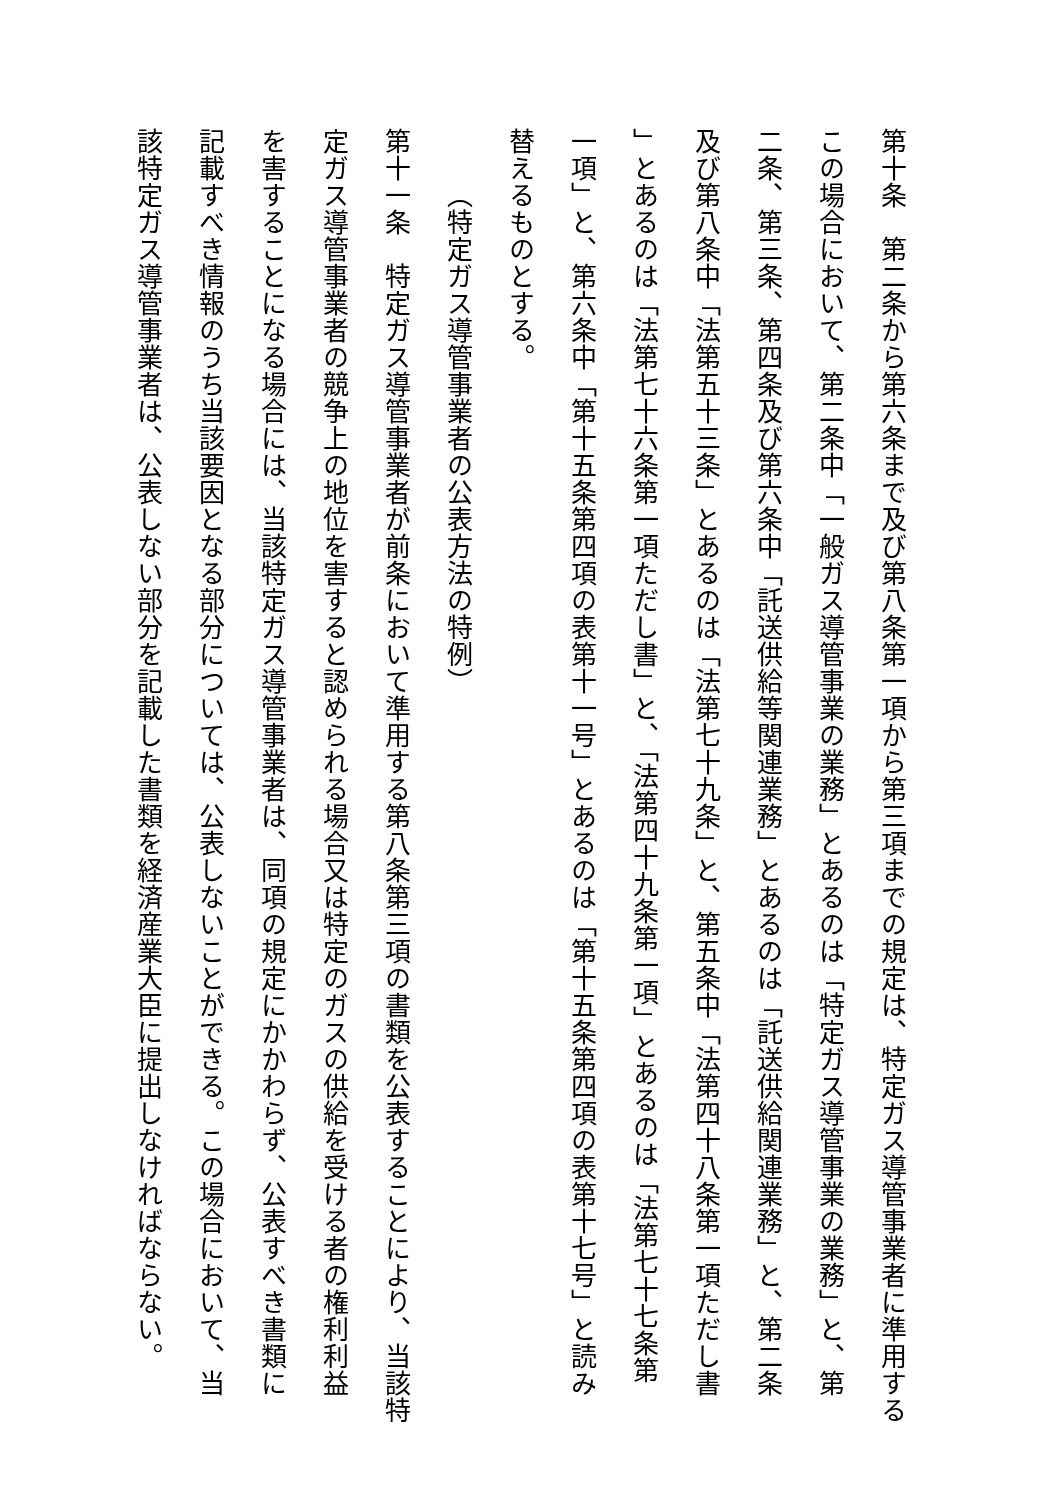第十条　第二条から第六条まで及び第八条第一項から第三項までの規定は、特定ガス導管事業者に準用する
この場合において、第二条中「一般ガス導管事業の業務」とあるのは「特定ガス導管事業の業務」と、第
二条、第三条、第四条及び第六条中「託送供給等関連業務」とあるのは「託送供給関連業務」と、第二条
及び第八条中「法第五十三条」とあるのは「法第七十九条」と、第五条中「法第四十八条第一項ただし書
」とあるのは「法第七十六条第一項ただし書」と、「法第四十九条第一項」とあるのは「法第七十七条第
一項」と、第六条中「第十五条第四項の表第十一号」とあるのは「第十五条第四項の表第十七号」と読み
替えるものとする。
（特定ガス導管事業者の公表方法の特例）
第十一条　特定ガス導管事業者が前条において準用する第八条第三項の書類を公表することにより、当該特
定ガス導管事業者の競争上の地位を害すると認められる場合又は特定のガスの供給を受ける者の権利利益
を害することになる場合には、当該特定ガス導管事業者は、同項の規定にかかわらず、公表すべき書類に
記載すべき情報のうち当該要因となる部分については、公表しないことができる。この場合において、当
該特定ガス導管事業者は、公表しない部分を記載した書類を経済産業大臣に提出しなければならない。